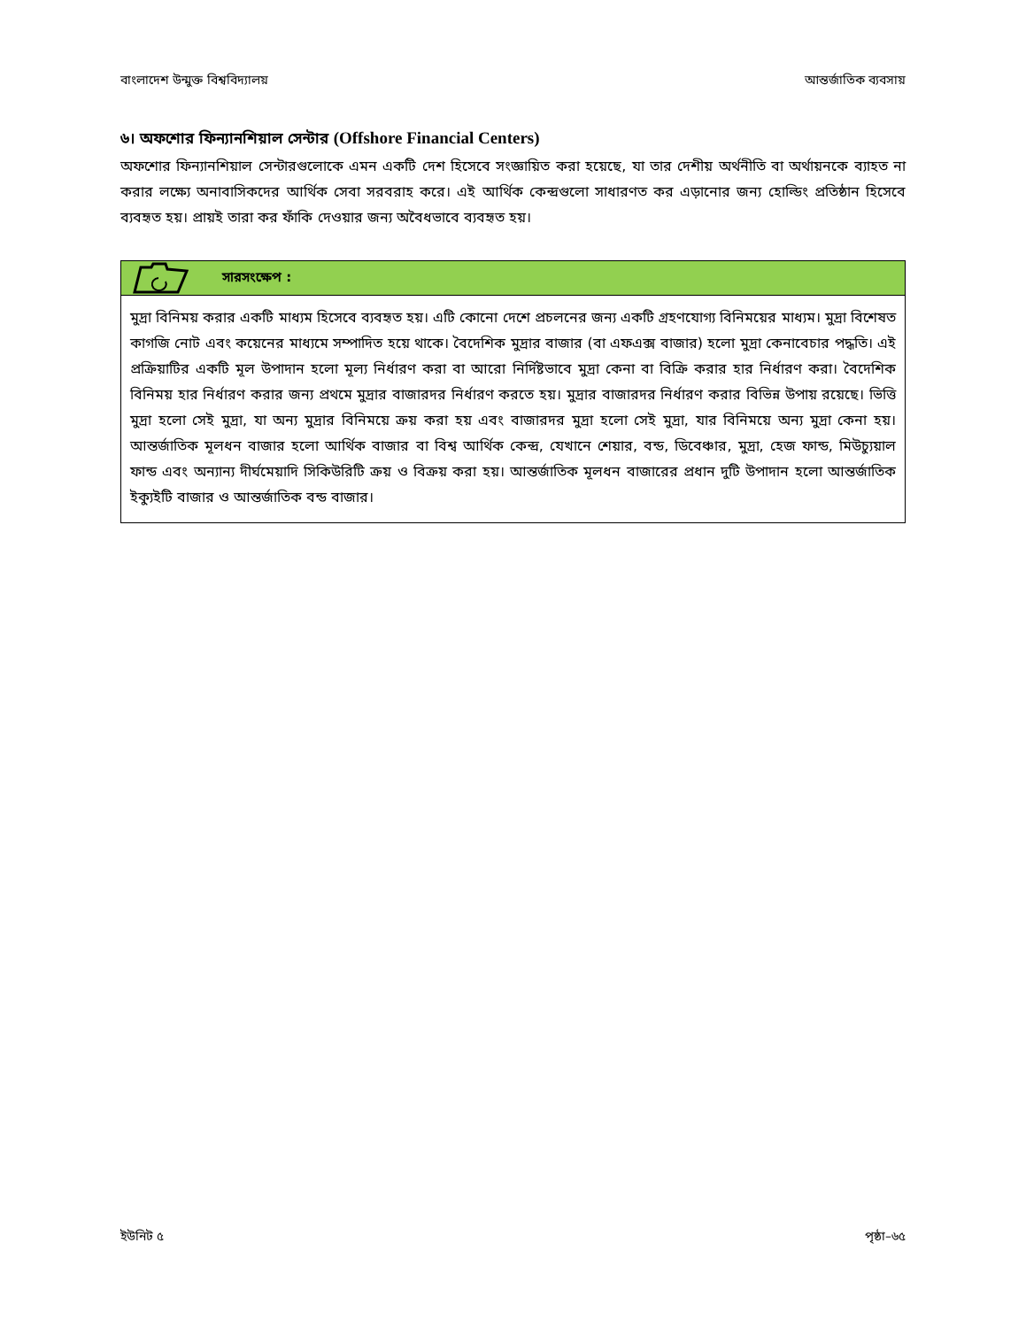বাংলাদেশ উন্মুক্ত বিশ্ববিদ্যালয় আন্তর্জাতিক ব্যবসায়
৬। অফশোর ফিন্যানশিয়াল সেন্টার (Offshore Financial Centers)
অফশোর ফিন্যানশিয়াল সেন্টারগুলোকে এমন একটি দেশ হিসেবে সংজ্ঞায়িত করা হয়েছে, যা তার দেশীয় অর্থনীতি বা অর্থায়নকে ব্যাহত না করার লক্ষ্যে অনাবাসিকদের আর্থিক সেবা সরবরাহ করে। এই আর্থিক কেন্দ্রগুলো সাধারণত কর এড়ানোর জন্য হোল্ডিং প্রতিষ্ঠান হিসেবে ব্যবহৃত হয়। প্রায়ই তারা কর ফাঁকি দেওয়ার জন্য অবৈধভাবে ব্যবহৃত হয়।
সারসংক্ষেপ :
মুদ্রা বিনিময় করার একটি মাধ্যম হিসেবে ব্যবহৃত হয়। এটি কোনো দেশে প্রচলনের জন্য একটি গ্রহণযোগ্য বিনিময়ের মাধ্যম। মুদ্রা বিশেষত কাগজি নোট এবং কয়েনের মাধ্যমে সম্পাদিত হয়ে থাকে। বৈদেশিক মুদ্রার বাজার (বা এফএক্স বাজার) হলো মুদ্রা কেনাবেচার পদ্ধতি। এই প্রক্রিয়াটির একটি মূল উপাদান হলো মূল্য নির্ধারণ করা বা আরো নির্দিষ্টভাবে মুদ্রা কেনা বা বিক্রি করার হার নির্ধারণ করা। বৈদেশিক বিনিময় হার নির্ধারণ করার জন্য প্রথমে মুদ্রার বাজারদর নির্ধারণ করতে হয়। মুদ্রার বাজারদর নির্ধারণ করার বিভিন্ন উপায় রয়েছে। ভিত্তি মুদ্রা হলো সেই মুদ্রা, যা অন্য মুদ্রার বিনিময়ে ক্রয় করা হয় এবং বাজারদর মুদ্রা হলো সেই মুদ্রা, যার বিনিময়ে অন্য মুদ্রা কেনা হয়। আন্তর্জাতিক মূলধন বাজার হলো আর্থিক বাজার বা বিশ্ব আর্থিক কেন্দ্র, যেখানে শেয়ার, বন্ড, ডিবেঞ্চার, মুদ্রা, হেজ ফান্ড, মিউচ্যুয়াল ফান্ড এবং অন্যান্য দীর্ঘমেয়াদি সিকিউরিটি ক্রয় ও বিক্রয় করা হয়। আন্তর্জাতিক মূলধন বাজারের প্রধান দুটি উপাদান হলো আন্তর্জাতিক ইক্যুইটি বাজার ও আন্তর্জাতিক বন্ড বাজার।
ইউনিট ৫ পৃষ্ঠা–৬৫